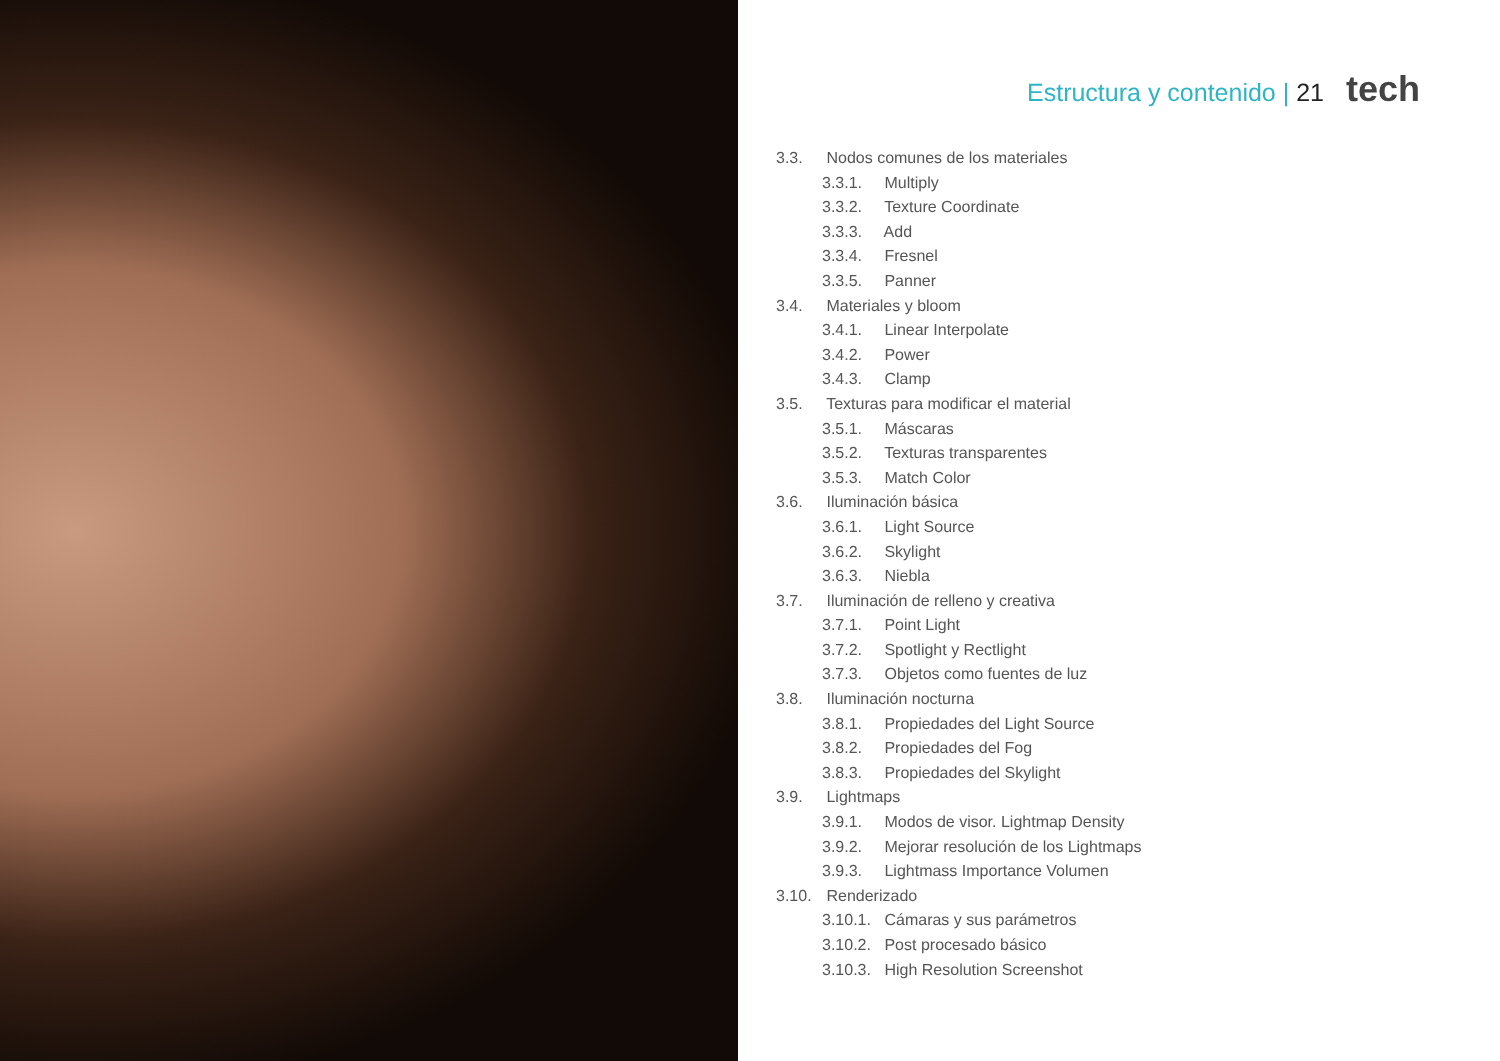Estructura y contenido | 21 tech
3.3. Nodos comunes de los materiales
3.3.1. Multiply
3.3.2. Texture Coordinate
3.3.3. Add
3.3.4. Fresnel
3.3.5. Panner
3.4. Materiales y bloom
3.4.1. Linear Interpolate
3.4.2. Power
3.4.3. Clamp
3.5. Texturas para modificar el material
3.5.1. Máscaras
3.5.2. Texturas transparentes
3.5.3. Match Color
3.6. Iluminación básica
3.6.1. Light Source
3.6.2. Skylight
3.6.3. Niebla
3.7. Iluminación de relleno y creativa
3.7.1. Point Light
3.7.2. Spotlight y Rectlight
3.7.3. Objetos como fuentes de luz
3.8. Iluminación nocturna
3.8.1. Propiedades del Light Source
3.8.2. Propiedades del Fog
3.8.3. Propiedades del Skylight
3.9. Lightmaps
3.9.1. Modos de visor. Lightmap Density
3.9.2. Mejorar resolución de los Lightmaps
3.9.3. Lightmass Importance Volumen
3.10. Renderizado
3.10.1. Cámaras y sus parámetros
3.10.2. Post procesado básico
3.10.3. High Resolution Screenshot